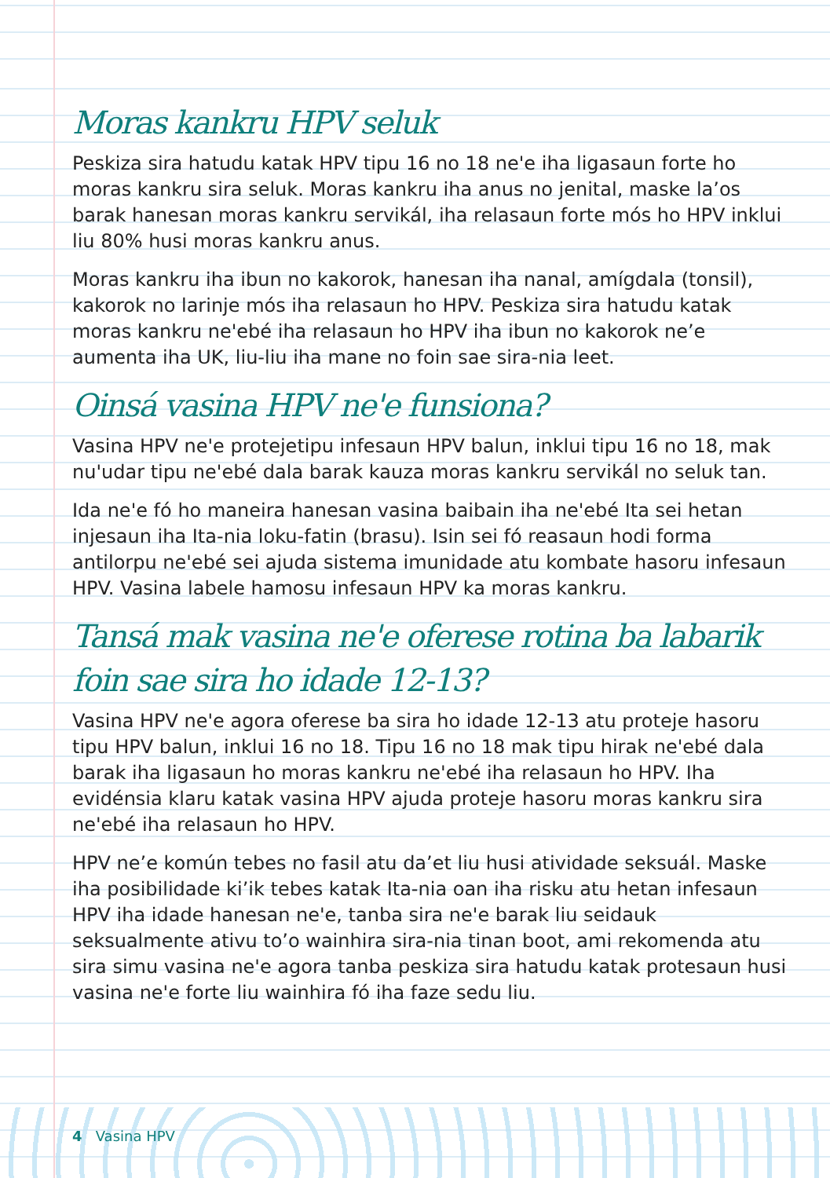Moras kankru HPV seluk
Peskiza sira hatudu katak HPV tipu 16 no 18 ne'e iha ligasaun forte ho moras kankru sira seluk. Moras kankru iha anus no jenital, maske la’os barak hanesan moras kankru servikál, iha relasaun forte mós ho HPV inklui liu 80% husi moras kankru anus.
Moras kankru iha ibun no kakorok, hanesan iha nanal, amígdala (tonsil), kakorok no larinje mós iha relasaun ho HPV. Peskiza sira hatudu katak moras kankru ne'ebé iha relasaun ho HPV iha ibun no kakorok ne’e aumenta iha UK, liu-liu iha mane no foin sae sira-nia leet.
Oinsá vasina HPV ne'e funsiona?
Vasina HPV ne'e protejetipu infesaun HPV balun, inklui tipu 16 no 18, mak nu'udar tipu ne'ebé dala barak kauza moras kankru servikál no seluk tan.
Ida ne'e fó ho maneira hanesan vasina baibain iha ne'ebé Ita sei hetan injesaun iha Ita-nia loku-fatin (brasu). Isin sei fó reasaun hodi forma antilorpu ne'ebé sei ajuda sistema imunidade atu kombate hasoru infesaun HPV. Vasina labele hamosu infesaun HPV ka moras kankru.
Tansá mak vasina ne'e oferese rotina ba labarik foin sae sira ho idade 12-13?
Vasina HPV ne'e agora oferese ba sira ho idade 12-13 atu proteje hasoru tipu HPV balun, inklui 16 no 18. Tipu 16 no 18 mak tipu hirak ne'ebé dala barak iha ligasaun ho moras kankru ne'ebé iha relasaun ho HPV. Iha evidénsia klaru katak vasina HPV ajuda proteje hasoru moras kankru sira ne'ebé iha relasaun ho HPV.
HPV ne’e komún tebes no fasil atu da’et liu husi atividade seksuál. Maske iha posibilidade ki’ik tebes katak Ita-nia oan iha risku atu hetan infesaun HPV iha idade hanesan ne'e, tanba sira ne'e barak liu seidauk seksualmente ativu to’o wainhira sira-nia tinan boot, ami rekomenda atu sira simu vasina ne'e agora tanba peskiza sira hatudu katak protesaun husi vasina ne'e forte liu wainhira fó iha faze sedu liu.
4 Vasina HPV